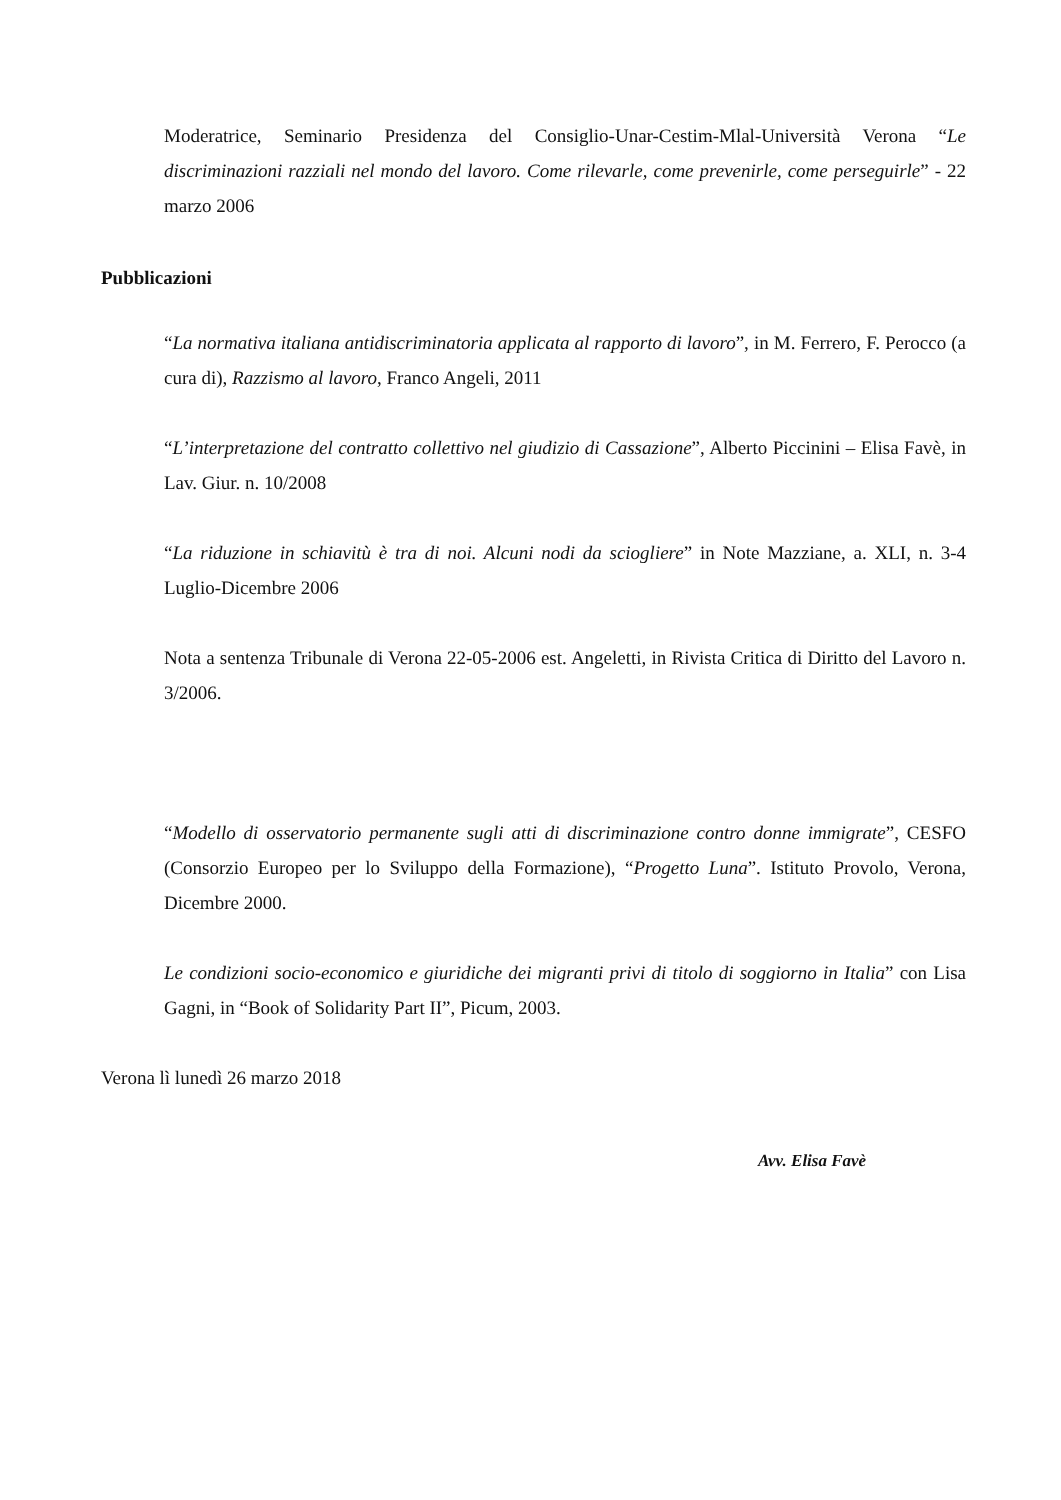Moderatrice, Seminario Presidenza del Consiglio-Unar-Cestim-Mlal-Università Verona “Le discriminazioni razziali nel mondo del lavoro. Come rilevarle, come prevenirle, come perseguirle” - 22 marzo 2006
Pubblicazioni
“La normativa italiana antidiscriminatoria applicata al rapporto di lavoro”, in M. Ferrero, F. Perocco (a cura di), Razzismo al lavoro, Franco Angeli, 2011
“L’interpretazione del contratto collettivo nel giudizio di Cassazione”, Alberto Piccinini – Elisa Favè, in Lav. Giur. n. 10/2008
“La riduzione in schiavitù è tra di noi. Alcuni nodi da sciogliere” in Note Mazziane, a. XLI, n. 3-4 Luglio-Dicembre 2006
Nota a sentenza Tribunale di Verona 22-05-2006 est. Angeletti, in Rivista Critica di Diritto del Lavoro n. 3/2006.
“Modello di osservatorio permanente sugli atti di discriminazione contro donne immigrate”, CESFO (Consorzio Europeo per lo Sviluppo della Formazione), “Progetto Luna”. Istituto Provolo, Verona, Dicembre 2000.
Le condizioni socio-economico e giuridiche dei migranti privi di titolo di soggiorno in Italia” con Lisa Gagni, in “Book of Solidarity Part II”, Picum, 2003.
Verona lì lunedì 26 marzo 2018
Avv. Elisa Favè